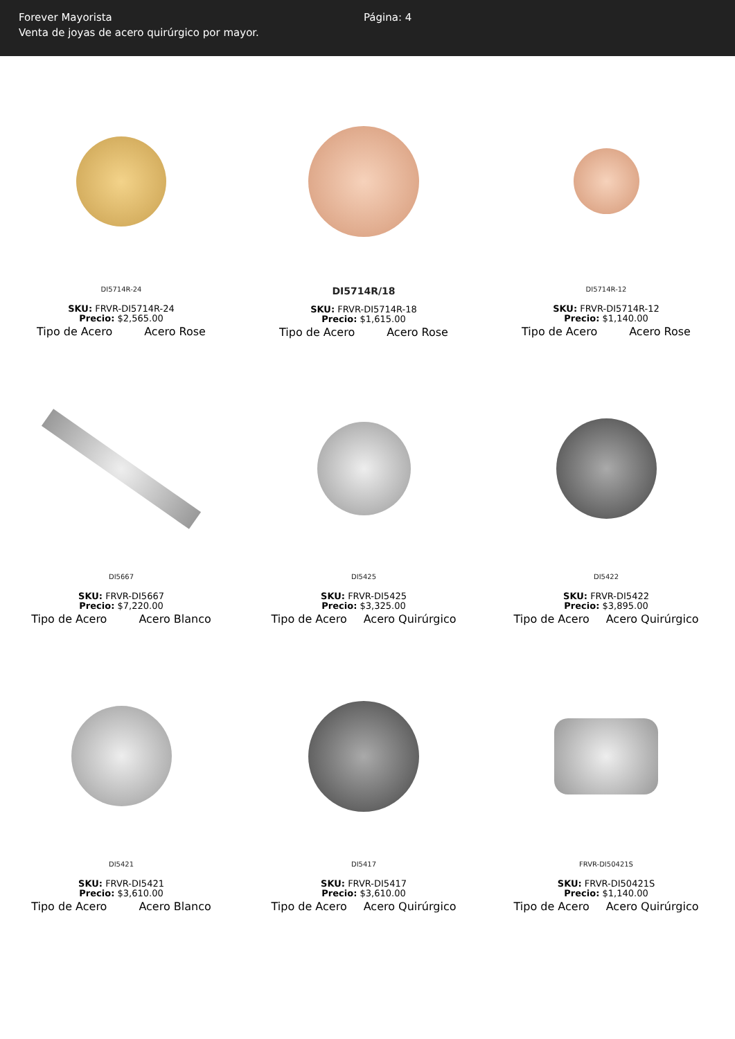Forever Mayorista
Venta de joyas de acero quirúrgico por mayor.
Página: 4
DI5714R-24
SKU: FRVR-DI5714R-24
Precio: $2,565.00
Tipo de Acero Acero Rose
DI5714R/18
SKU: FRVR-DI5714R-18
Precio: $1,615.00
Tipo de Acero Acero Rose
DI5714R-12
SKU: FRVR-DI5714R-12
Precio: $1,140.00
Tipo de Acero Acero Rose
DI5667
SKU: FRVR-DI5667
Precio: $7,220.00
Tipo de Acero Acero Blanco
DI5425
SKU: FRVR-DI5425
Precio: $3,325.00
Tipo de Acero Acero Quirúrgico
DI5422
SKU: FRVR-DI5422
Precio: $3,895.00
Tipo de Acero Acero Quirúrgico
DI5421
SKU: FRVR-DI5421
Precio: $3,610.00
Tipo de Acero Acero Blanco
DI5417
SKU: FRVR-DI5417
Precio: $3,610.00
Tipo de Acero Acero Quirúrgico
FRVR-DI50421S
SKU: FRVR-DI50421S
Precio: $1,140.00
Tipo de Acero Acero Quirúrgico